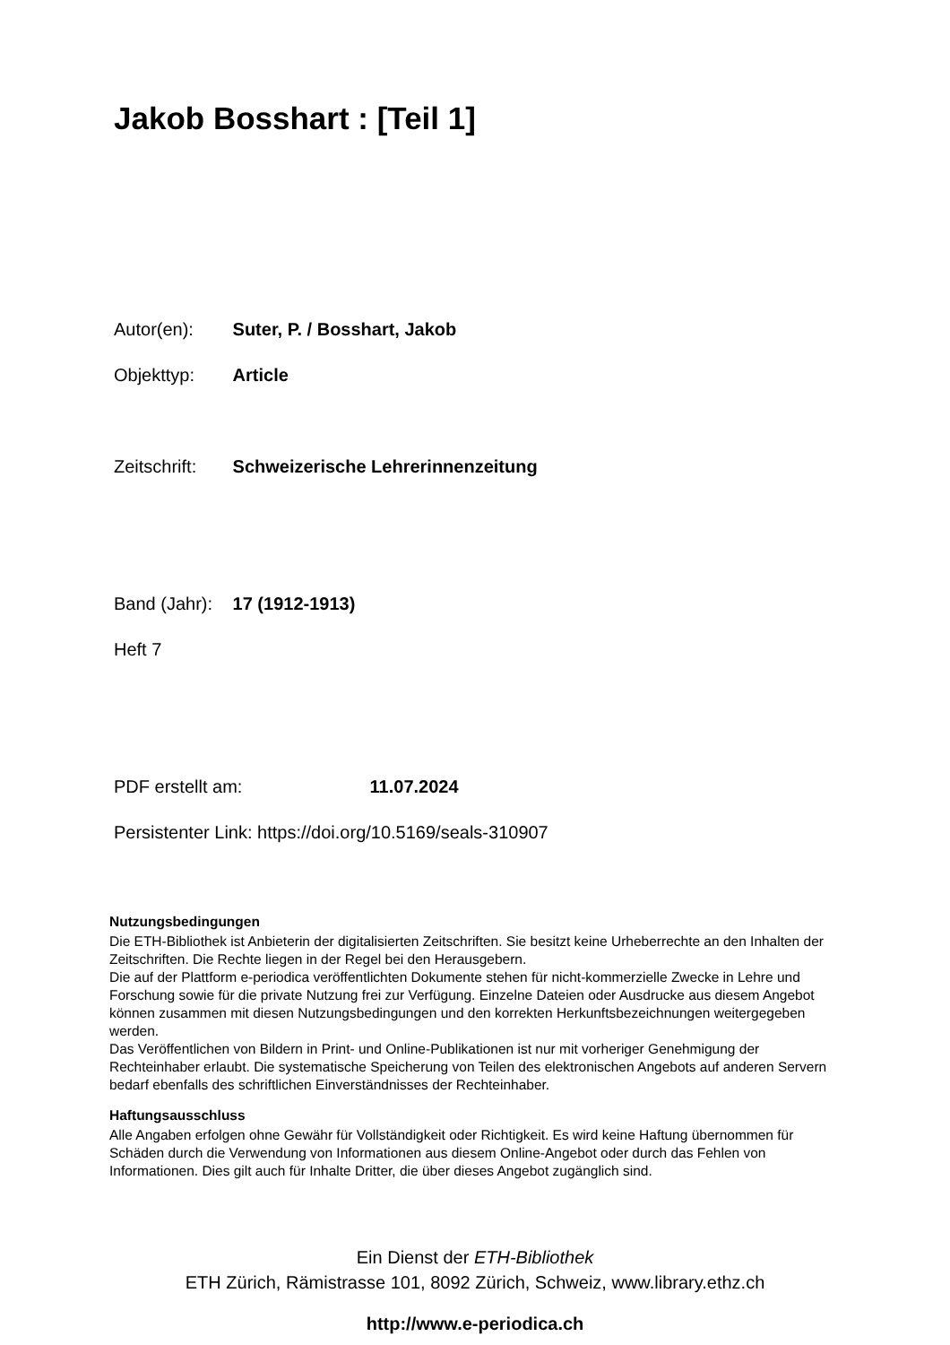Jakob Bosshart : [Teil 1]
Autor(en): Suter, P. / Bosshart, Jakob
Objekttyp: Article
Zeitschrift: Schweizerische Lehrerinnenzeitung
Band (Jahr): 17 (1912-1913)
Heft 7
PDF erstellt am: 11.07.2024
Persistenter Link: https://doi.org/10.5169/seals-310907
Nutzungsbedingungen
Die ETH-Bibliothek ist Anbieterin der digitalisierten Zeitschriften. Sie besitzt keine Urheberrechte an den Inhalten der Zeitschriften. Die Rechte liegen in der Regel bei den Herausgebern.
Die auf der Plattform e-periodica veröffentlichten Dokumente stehen für nicht-kommerzielle Zwecke in Lehre und Forschung sowie für die private Nutzung frei zur Verfügung. Einzelne Dateien oder Ausdrucke aus diesem Angebot können zusammen mit diesen Nutzungsbedingungen und den korrekten Herkunftsbezeichnungen weitergegeben werden.
Das Veröffentlichen von Bildern in Print- und Online-Publikationen ist nur mit vorheriger Genehmigung der Rechteinhaber erlaubt. Die systematische Speicherung von Teilen des elektronischen Angebots auf anderen Servern bedarf ebenfalls des schriftlichen Einverständnisses der Rechteinhaber.
Haftungsausschluss
Alle Angaben erfolgen ohne Gewähr für Vollständigkeit oder Richtigkeit. Es wird keine Haftung übernommen für Schäden durch die Verwendung von Informationen aus diesem Online-Angebot oder durch das Fehlen von Informationen. Dies gilt auch für Inhalte Dritter, die über dieses Angebot zugänglich sind.
Ein Dienst der ETH-Bibliothek
ETH Zürich, Rämistrasse 101, 8092 Zürich, Schweiz, www.library.ethz.ch
http://www.e-periodica.ch